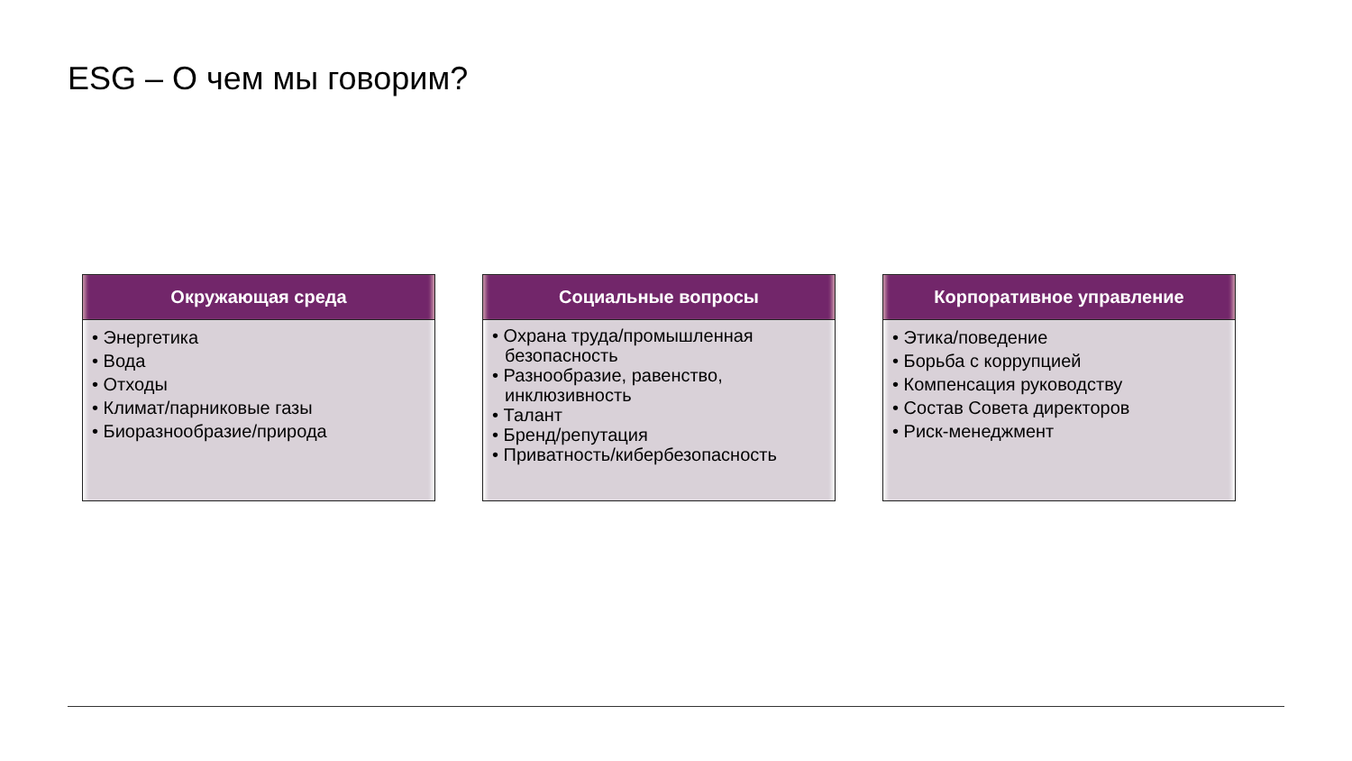ESG – О чем мы говорим?
Окружающая среда
• Энергетика
• Вода
• Отходы
• Климат/парниковые газы
• Биоразнообразие/природа
Социальные вопросы
• Охрана труда/промышленная безопасность
• Разнообразие, равенство, инклюзивность
• Талант
• Бренд/репутация
• Приватность/кибербезопасность
Корпоративное управление
• Этика/поведение
• Борьба с коррупцией
• Компенсация руководству
• Состав Совета директоров
• Риск-менеджмент